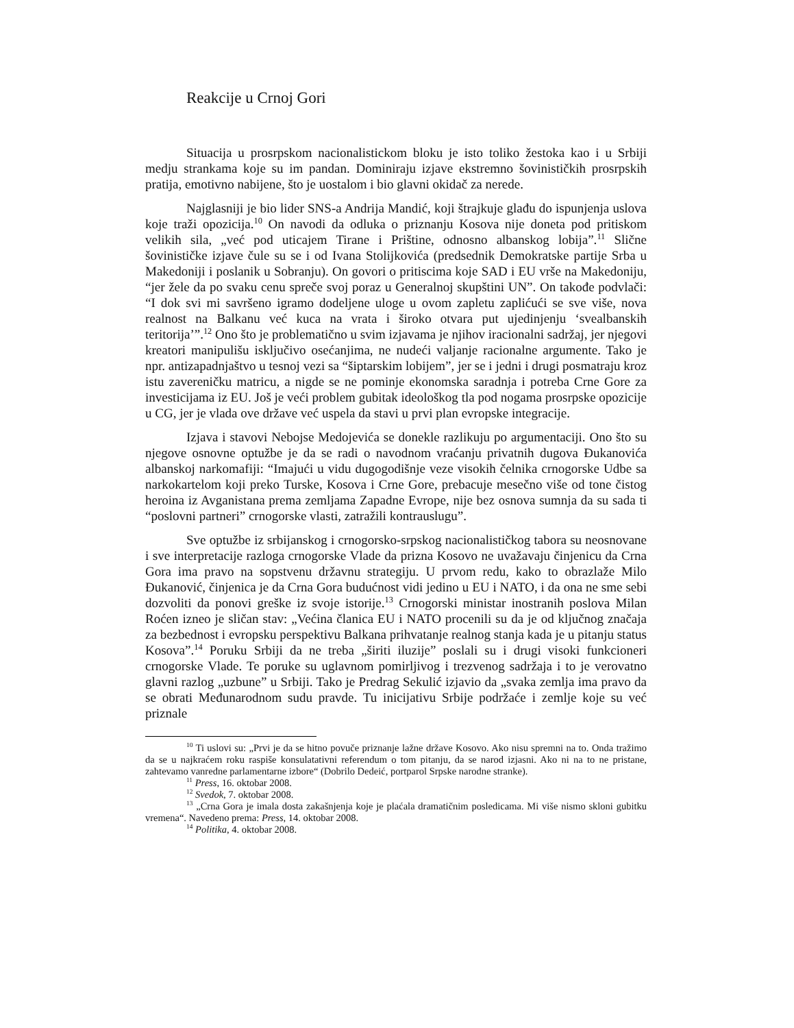Reakcije u Crnoj Gori
Situacija u prosrpskom nacionalistickom bloku je isto toliko žestoka kao i u Srbiji medju strankama koje su im pandan. Dominiraju izjave ekstremno šovinističkih prosrpskih pratija, emotivno nabijene, što je uostalom i bio glavni okidač za nerede.
Najglasniji je bio lider SNS-a Andrija Mandić, koji štrajkuje glađu do ispunjenja uslova koje traži opozicija.<sup>10</sup> On navodi da odluka o priznanju Kosova nije doneta pod pritiskom velikih sila, „već pod uticajem Tirane i Prištine, odnosno albanskog lobija”.<sup>11</sup> Slične šovinističke izjave čule su se i od Ivana Stolijkovića (predsednik Demokratske partije Srba u Makedoniji i poslanik u Sobranju). On govori o pritiscima koje SAD i EU vrše na Makedoniju, “jer žele da po svaku cenu spreče svoj poraz u Generalnoj skupštini UN”. On takođe podvlači: “I dok svi mi savršeno igramo dodeljene uloge u ovom zapletu zaplićući se sve više, nova realnost na Balkanu već kuca na vrata i široko otvara put ujedinjenju ‘svealbanskih teritorija’”.<sup>12</sup> Ono što je problematično u svim izjavama je njihov iracionalni sadržaj, jer njegovi kreatori manipulišu isključivo osećanjima, ne nudeći valjanje racionalne argumente. Tako je npr. antizapadnjaštvo u tesnoj vezi sa “šiptarskim lobijem”, jer se i jedni i drugi posmatraju kroz istu zavereničku matricu, a nigde se ne pominje ekonomska saradnja i potreba Crne Gore za investicijama iz EU. Još je veći problem gubitak ideološkog tla pod nogama prosrpske opozicije u CG, jer je vlada ove države već uspela da stavi u prvi plan evropske integracije.
Izjava i stavovi Nebojse Medojevića se donekle razlikuju po argumentaciji. Ono što su njegove osnovne optužbe je da se radi o navodnom vraćanju privatnih dugova Đukanovića albanskoj narkomafiji: “Imajući u vidu dugogodišnje veze visokih čelnika crnogorske Udbe sa narkokartelom koji preko Turske, Kosova i Crne Gore, prebacuje mesečno više od tone čistog heroina iz Avganistana prema zemljama Zapadne Evrope, nije bez osnova sumnja da su sada ti “poslovni partneri” crnogorske vlasti, zatražili kontrauslugu”.
Sve optužbe iz srbijanskog i crnogorsko-srpskog nacionalističkog tabora su neosnovane i sve interpretacije razloga crnogorske Vlade da prizna Kosovo ne uvažavaju činjenicu da Crna Gora ima pravo na sopstvenu državnu strategiju. U prvom redu, kako to obrazlaže Milo Đukanović, činjenica je da Crna Gora budućnost vidi jedino u EU i NATO, i da ona ne sme sebi dozvoliti da ponovi greške iz svoje istorije.<sup>13</sup> Crnogorski ministar inostranih poslova Milan Roćen izneo je sličan stav: „Većina članica EU i NATO procenili su da je od ključnog značaja za bezbednost i evropsku perspektivu Balkana prihvatanje realnog stanja kada je u pitanju status Kosova”.<sup>14</sup> Poruku Srbiji da ne treba „širiti iluzije” poslali su i drugi visoki funkcioneri crnogorske Vlade. Te poruke su uglavnom pomirljivog i trezvenog sadržaja i to je verovatno glavni razlog „uzbune” u Srbiji. Tako je Predrag Sekulić izjavio da „svaka zemlja ima pravo da se obrati Međunarodnom sudu pravde. Tu inicijativu Srbije podržaće i zemlje koje su već priznale
<sup>10</sup> Ti uslovi su: „Prvi je da se hitno povuče priznanje lažne države Kosovo. Ako nisu spremni na to. Onda tražimo da se u najkraćem roku raspiše konsulatativni referendum o tom pitanju, da se narod izjasni. Ako ni na to ne pristane, zahtevamo vanredne parlamentarne izbore“ (Dobrilo Dedeić, portparol Srpske narodne stranke).
<sup>11</sup> Press, 16. oktobar 2008.
<sup>12</sup> Svedok, 7. oktobar 2008.
<sup>13</sup> „Crna Gora je imala dosta zakašnjenja koje je plaćala dramatičnim posledicama. Mi više nismo skloni gubitku vremena“. Navedeno prema: Press, 14. oktobar 2008.
<sup>14</sup> Politika, 4. oktobar 2008.